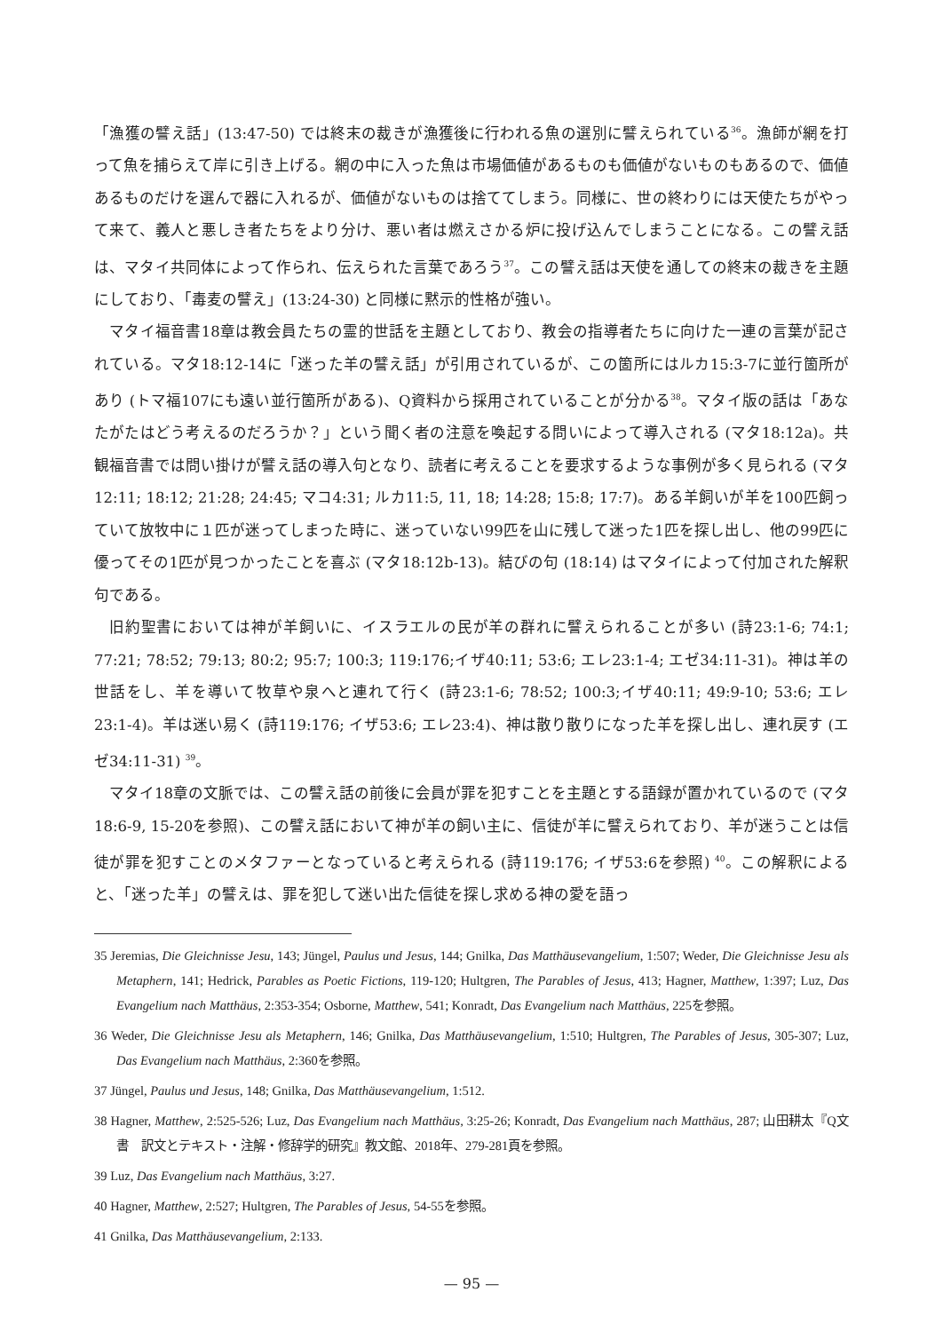「漁獲の譬え話」(13:47-50) では終末の裁きが漁獲後に行われる魚の選別に譬えられている<sup>36</sup>。漁師が網を打って魚を捕らえて岸に引き上げる。網の中に入った魚は市場価値があるものも価値がないものもあるので、価値あるものだけを選んで器に入れるが、価値がないものは捨ててしまう。同様に、世の終わりには天使たちがやって来て、義人と悪しき者たちをより分け、悪い者は燃えさかる炉に投げ込んでしまうことになる。この譬え話は、マタイ共同体によって作られ、伝えられた言葉であろう<sup>37</sup>。この譬え話は天使を通しての終末の裁きを主題にしており、「毒麦の譬え」(13:24-30) と同様に黙示的性格が強い。
マタイ福音書18章は教会員たちの霊的世話を主題としており、教会の指導者たちに向けた一連の言葉が記されている。マタ18:12-14に「迷った羊の譬え話」が引用されているが、この箇所にはルカ15:3-7に並行箇所があり (トマ福107にも遠い並行箇所がある)、Q資料から採用されていることが分かる<sup>38</sup>。マタイ版の話は「あなたがたはどう考えるのだろうか？」という聞く者の注意を喚起する問いによって導入される (マタ18:12a)。共観福音書では問い掛けが譬え話の導入句となり、読者に考えることを要求するような事例が多く見られる (マタ12:11; 18:12; 21:28; 24:45; マコ4:31; ルカ11:5, 11, 18; 14:28; 15:8; 17:7)。ある羊飼いが羊を100匹飼っていて放牧中に１匹が迷ってしまった時に、迷っていない99匹を山に残して迷った1匹を探し出し、他の99匹に優ってその1匹が見つかったことを喜ぶ (マタ18:12b-13)。結びの句 (18:14) はマタイによって付加された解釈句である。
旧約聖書においては神が羊飼いに、イスラエルの民が羊の群れに譬えられることが多い (詩23:1-6; 74:1; 77:21; 78:52; 79:13; 80:2; 95:7; 100:3; 119:176;イザ40:11; 53:6; エレ23:1-4; エゼ34:11-31)。神は羊の世話をし、羊を導いて牧草や泉へと連れて行く (詩23:1-6; 78:52; 100:3;イザ40:11; 49:9-10; 53:6; エレ23:1-4)。羊は迷い易く (詩119:176; イザ53:6; エレ23:4)、神は散り散りになった羊を探し出し、連れ戻す (エゼ34:11-31) <sup>39</sup>。
マタイ18章の文脈では、この譬え話の前後に会員が罪を犯すことを主題とする語録が置かれているので (マタ18:6-9, 15-20を参照)、この譬え話において神が羊の飼い主に、信徒が羊に譬えられており、羊が迷うことは信徒が罪を犯すことのメタファーとなっていると考えられる (詩119:176; イザ53:6を参照) <sup>40</sup>。この解釈によると、「迷った羊」の譬えは、罪を犯して迷い出た信徒を探し求める神の愛を語っ
35 Jeremias, Die Gleichnisse Jesu, 143; Jüngel, Paulus und Jesus, 144; Gnilka, Das Matthäusevangelium, 1:507; Weder, Die Gleichnisse Jesu als Metaphern, 141; Hedrick, Parables as Poetic Fictions, 119-120; Hultgren, The Parables of Jesus, 413; Hagner, Matthew, 1:397; Luz, Das Evangelium nach Matthäus, 2:353-354; Osborne, Matthew, 541; Konradt, Das Evangelium nach Matthäus, 225を参照。
36 Weder, Die Gleichnisse Jesu als Metaphern, 146; Gnilka, Das Matthäusevangelium, 1:510; Hultgren, The Parables of Jesus, 305-307; Luz, Das Evangelium nach Matthäus, 2:360を参照。
37 Jüngel, Paulus und Jesus, 148; Gnilka, Das Matthäusevangelium, 1:512.
38 Hagner, Matthew, 2:525-526; Luz, Das Evangelium nach Matthäus, 3:25-26; Konradt, Das Evangelium nach Matthäus, 287; 山田耕太『Q文書　訳文とテキスト・注解・修辞学的研究』教文館、2018年、279-281頁を参照。
39 Luz, Das Evangelium nach Matthäus, 3:27.
40 Hagner, Matthew, 2:527; Hultgren, The Parables of Jesus, 54-55を参照。
41 Gnilka, Das Matthäusevangelium, 2:133.
— 95 —